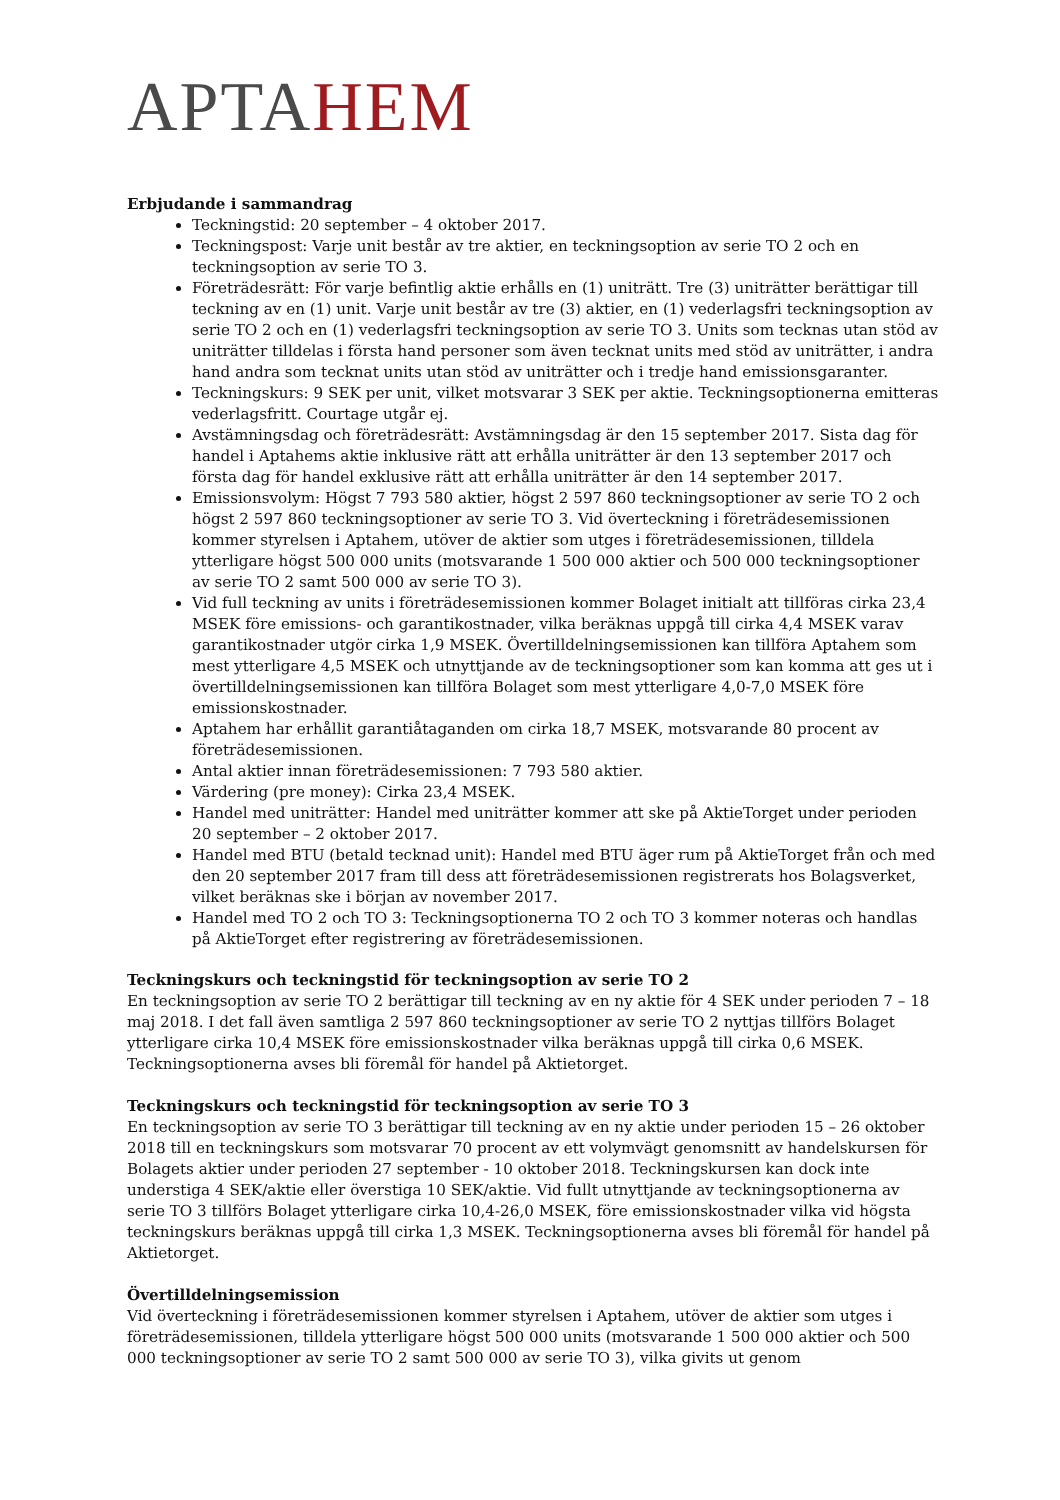APTAHEM
Erbjudande i sammandrag
Teckningstid: 20 september – 4 oktober 2017.
Teckningspost: Varje unit består av tre aktier, en teckningsoption av serie TO 2 och en teckningsoption av serie TO 3.
Företrädesrätt: För varje befintlig aktie erhålls en (1) uniträtt. Tre (3) uniträtter berättigar till teckning av en (1) unit. Varje unit består av tre (3) aktier, en (1) vederlagsfri teckningsoption av serie TO 2 och en (1) vederlagsfri teckningsoption av serie TO 3. Units som tecknas utan stöd av uniträtter tilldelas i första hand personer som även tecknat units med stöd av uniträtter, i andra hand andra som tecknat units utan stöd av uniträtter och i tredje hand emissionsgaranter.
Teckningskurs: 9 SEK per unit, vilket motsvarar 3 SEK per aktie. Teckningsoptionerna emitteras vederlagsfritt. Courtage utgår ej.
Avstämningsdag och företrädesrätt: Avstämningsdag är den 15 september 2017. Sista dag för handel i Aptahems aktie inklusive rätt att erhålla uniträtter är den 13 september 2017 och första dag för handel exklusive rätt att erhålla uniträtter är den 14 september 2017.
Emissionsvolym: Högst 7 793 580 aktier, högst 2 597 860 teckningsoptioner av serie TO 2 och högst 2 597 860 teckningsoptioner av serie TO 3. Vid överteckning i företrädesemissionen kommer styrelsen i Aptahem, utöver de aktier som utges i företrädesemissionen, tilldela ytterligare högst 500 000 units (motsvarande 1 500 000 aktier och 500 000 teckningsoptioner av serie TO 2 samt 500 000 av serie TO 3).
Vid full teckning av units i företrädesemissionen kommer Bolaget initialt att tillföras cirka 23,4 MSEK före emissions- och garantikostnader, vilka beräknas uppgå till cirka 4,4 MSEK varav garantikostnader utgör cirka 1,9 MSEK. Övertilldelningsemissionen kan tillföra Aptahem som mest ytterligare 4,5 MSEK och utnyttjande av de teckningsoptioner som kan komma att ges ut i övertilldelningsemissionen kan tillföra Bolaget som mest ytterligare 4,0-7,0 MSEK före emissionskostnader.
Aptahem har erhållit garantiåtaganden om cirka 18,7 MSEK, motsvarande 80 procent av företrädesemissionen.
Antal aktier innan företrädesemissionen: 7 793 580 aktier.
Värdering (pre money): Cirka 23,4 MSEK.
Handel med uniträtter: Handel med uniträtter kommer att ske på AktieTorget under perioden 20 september – 2 oktober 2017.
Handel med BTU (betald tecknad unit): Handel med BTU äger rum på AktieTorget från och med den 20 september 2017 fram till dess att företrädesemissionen registrerats hos Bolagsverket, vilket beräknas ske i början av november 2017.
Handel med TO 2 och TO 3: Teckningsoptionerna TO 2 och TO 3 kommer noteras och handlas på AktieTorget efter registrering av företrädesemissionen.
Teckningskurs och teckningstid för teckningsoption av serie TO 2
En teckningsoption av serie TO 2 berättigar till teckning av en ny aktie för 4 SEK under perioden 7 – 18 maj 2018. I det fall även samtliga 2 597 860 teckningsoptioner av serie TO 2 nyttjas tillförs Bolaget ytterligare cirka 10,4 MSEK före emissionskostnader vilka beräknas uppgå till cirka 0,6 MSEK. Teckningsoptionerna avses bli föremål för handel på Aktietorget.
Teckningskurs och teckningstid för teckningsoption av serie TO 3
En teckningsoption av serie TO 3 berättigar till teckning av en ny aktie under perioden 15 – 26 oktober 2018 till en teckningskurs som motsvarar 70 procent av ett volymvägt genomsnitt av handelskursen för Bolagets aktier under perioden 27 september - 10 oktober 2018. Teckningskursen kan dock inte understiga 4 SEK/aktie eller överstiga 10 SEK/aktie. Vid fullt utnyttjande av teckningsoptionerna av serie TO 3 tillförs Bolaget ytterligare cirka 10,4-26,0 MSEK, före emissionskostnader vilka vid högsta teckningskurs beräknas uppgå till cirka 1,3 MSEK. Teckningsoptionerna avses bli föremål för handel på Aktietorget.
Övertilldelningsemission
Vid överteckning i företrädesemissionen kommer styrelsen i Aptahem, utöver de aktier som utges i företrädesemissionen, tilldela ytterligare högst 500 000 units (motsvarande 1 500 000 aktier och 500 000 teckningsoptioner av serie TO 2 samt 500 000 av serie TO 3), vilka givits ut genom